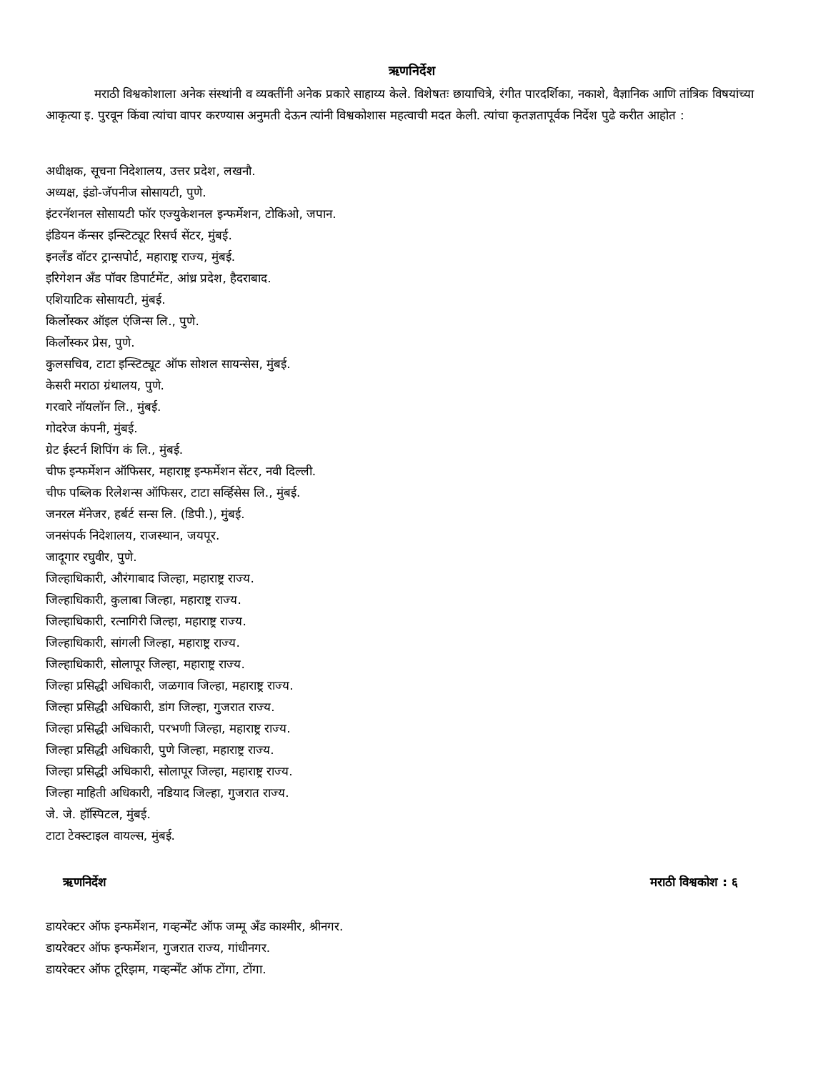ऋणनिर्देश
मराठी विश्वकोशाला अनेक संस्थांनी व व्यक्तींनी अनेक प्रकारे साहाय्य केले. विशेषतः छायाचित्रे, रंगीत पारदर्शिका, नकाशे, वैज्ञानिक आणि तांत्रिक विषयांच्या आकृत्या इ. पुरवून किंवा त्यांचा वापर करण्यास अनुमती देऊन त्यांनी विश्वकोशास महत्वाची मदत केली. त्यांचा कृतज्ञतापूर्वक निर्देश पुढे करीत आहोत :
अधीक्षक, सूचना निदेशालय, उत्तर प्रदेश, लखनौ.
अध्यक्ष, इंडो-जॅपनीज सोसायटी, पुणे.
इंटरनॅशनल सोसायटी फॉर एज्युकेशनल इन्फर्मेशन, टोकिओ, जपान.
इंडियन कॅन्सर इन्स्टिट्यूट रिसर्च सेंटर, मुंबई.
इनलँड वॉटर ट्रान्सपोर्ट, महाराष्ट्र राज्य, मुंबई.
इरिगेशन अँड पॉवर डिपार्टमेंट, आंध्र प्रदेश, हैदराबाद.
एशियाटिक सोसायटी, मुंबई.
किर्लोस्कर ऑइल एंजिन्स लि., पुणे.
किर्लोस्कर प्रेस, पुणे.
कुलसचिव, टाटा इन्स्टिट्यूट ऑफ सोशल सायन्सेस, मुंबई.
केसरी मराठा ग्रंथालय, पुणे.
गरवारे नॉयलॉन लि., मुंबई.
गोदरेज कंपनी, मुंबई.
ग्रेट ईस्टर्न शिपिंग कं लि., मुंबई.
चीफ इन्फर्मेशन ऑफिसर, महाराष्ट्र इन्फर्मेशन सेंटर, नवी दिल्ली.
चीफ पब्लिक रिलेशन्स ऑफिसर, टाटा सर्व्हिसेस लि., मुंबई.
जनरल मॅनेजर, हर्बर्ट सन्स लि. (डिपी.), मुंबई.
जनसंपर्क निदेशालय, राजस्थान, जयपूर.
जादूगार रघुवीर, पुणे.
जिल्हाधिकारी, औरंगाबाद जिल्हा, महाराष्ट्र राज्य.
जिल्हाधिकारी, कुलाबा जिल्हा, महाराष्ट्र राज्य.
जिल्हाधिकारी, रत्नागिरी जिल्हा, महाराष्ट्र राज्य.
जिल्हाधिकारी, सांगली जिल्हा, महाराष्ट्र राज्य.
जिल्हाधिकारी, सोलापूर जिल्हा, महाराष्ट्र राज्य.
जिल्हा प्रसिद्धी अधिकारी, जळगाव जिल्हा, महाराष्ट्र राज्य.
जिल्हा प्रसिद्धी अधिकारी, डांग जिल्हा, गुजरात राज्य.
जिल्हा प्रसिद्धी अधिकारी, परभणी जिल्हा, महाराष्ट्र राज्य.
जिल्हा प्रसिद्धी अधिकारी, पुणे जिल्हा, महाराष्ट्र राज्य.
जिल्हा प्रसिद्धी अधिकारी, सोलापूर जिल्हा, महाराष्ट्र राज्य.
जिल्हा माहिती अधिकारी, नडियाद जिल्हा, गुजरात राज्य.
जे. जे. हॉस्पिटल, मुंबई.
टाटा टेक्स्टाइल वायल्स, मुंबई.
ऋणनिर्देश मराठी विश्वकोश : ६
डायरेक्टर ऑफ इन्फर्मेशन, गव्हर्न्मेंट ऑफ जम्मू अँड काश्मीर, श्रीनगर.
डायरेक्टर ऑफ इन्फर्मेशन, गुजरात राज्य, गांधीनगर.
डायरेक्टर ऑफ टूरिझम, गव्हर्न्मेंट ऑफ टोंगा, टोंगा.